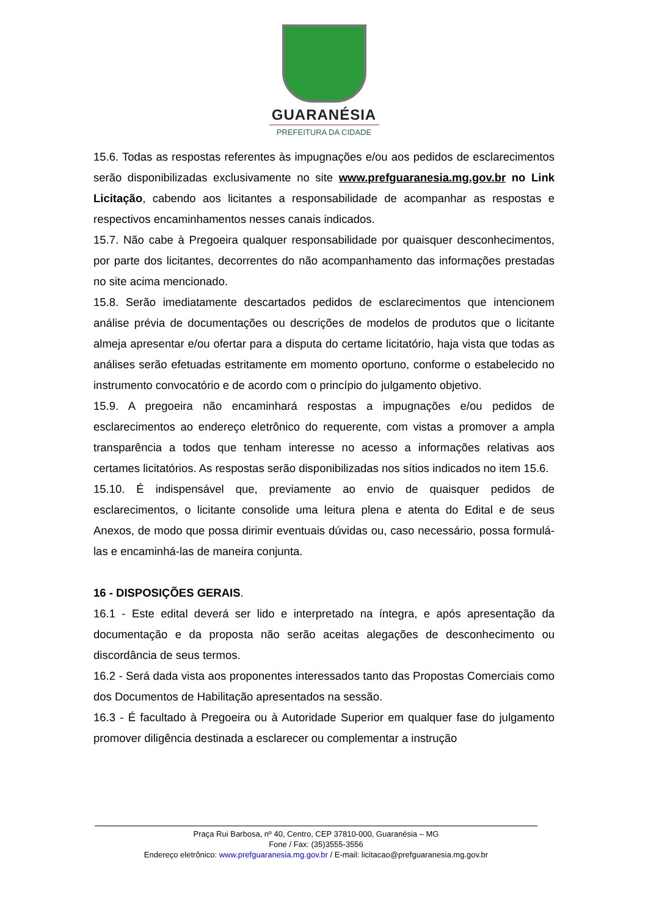GUARANÉSIA
PREFEITURA DA CIDADE
15.6. Todas as respostas referentes às impugnações e/ou aos pedidos de esclarecimentos serão disponibilizadas exclusivamente no site www.prefguaranesia.mg.gov.br no Link Licitação, cabendo aos licitantes a responsabilidade de acompanhar as respostas e respectivos encaminhamentos nesses canais indicados.
15.7. Não cabe à Pregoeira qualquer responsabilidade por quaisquer desconhecimentos, por parte dos licitantes, decorrentes do não acompanhamento das informações prestadas no site acima mencionado.
15.8. Serão imediatamente descartados pedidos de esclarecimentos que intencionem análise prévia de documentações ou descrições de modelos de produtos que o licitante almeja apresentar e/ou ofertar para a disputa do certame licitatório, haja vista que todas as análises serão efetuadas estritamente em momento oportuno, conforme o estabelecido no instrumento convocatório e de acordo com o princípio do julgamento objetivo.
15.9. A pregoeira não encaminhará respostas a impugnações e/ou pedidos de esclarecimentos ao endereço eletrônico do requerente, com vistas a promover a ampla transparência a todos que tenham interesse no acesso a informações relativas aos certames licitatórios. As respostas serão disponibilizadas nos sítios indicados no item 15.6.
15.10. É indispensável que, previamente ao envio de quaisquer pedidos de esclarecimentos, o licitante consolide uma leitura plena e atenta do Edital e de seus Anexos, de modo que possa dirimir eventuais dúvidas ou, caso necessário, possa formulá-las e encaminhá-las de maneira conjunta.
16 - DISPOSIÇÕES GERAIS.
16.1 - Este edital deverá ser lido e interpretado na íntegra, e após apresentação da documentação e da proposta não serão aceitas alegações de desconhecimento ou discordância de seus termos.
16.2 - Será dada vista aos proponentes interessados tanto das Propostas Comerciais como dos Documentos de Habilitação apresentados na sessão.
16.3 - É facultado à Pregoeira ou à Autoridade Superior em qualquer fase do julgamento promover diligência destinada a esclarecer ou complementar a instrução
Praça Rui Barbosa, nº 40, Centro, CEP 37810-000, Guaranésia – MG
Fone / Fax: (35)3555-3556
Endereço eletrônico: www.prefguaranesia.mg.gov.br / E-mail: licitacao@prefguaranesia.mg.gov.br